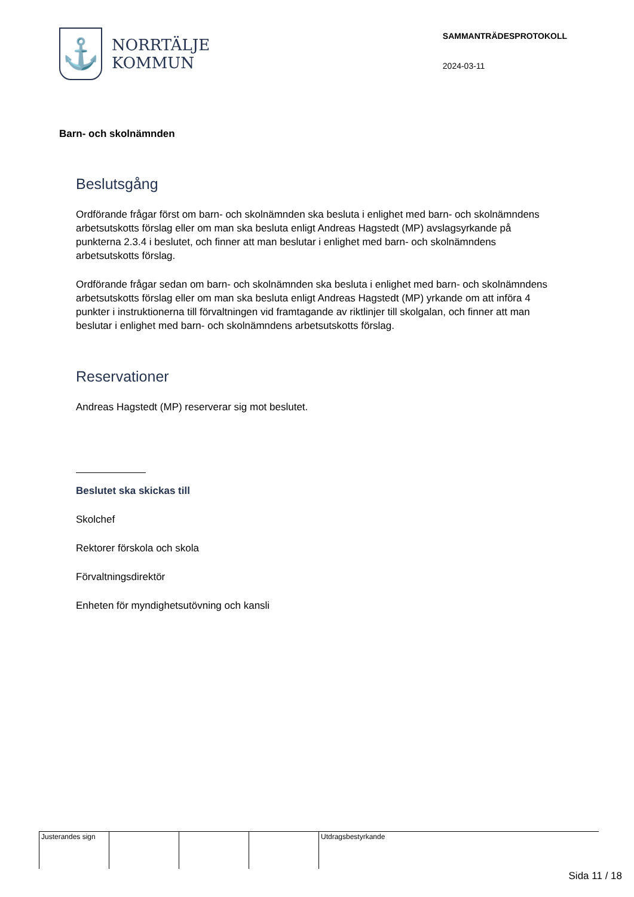⚓
NORRTÄLJE
KOMMUN
SAMMANTRÄDESPROTOKOLL
2024-03-11
Barn- och skolnämnden
Beslutsgång
Ordförande frågar först om barn- och skolnämnden ska besluta i enlighet med barn- och skolnämndens arbetsutskotts förslag eller om man ska besluta enligt Andreas Hagstedt (MP) avslagsyrkande på punkterna 2.3.4 i beslutet, och finner att man beslutar i enlighet med barn- och skolnämndens arbetsutskotts förslag.
Ordförande frågar sedan om barn- och skolnämnden ska besluta i enlighet med barn- och skolnämndens arbetsutskotts förslag eller om man ska besluta enligt Andreas Hagstedt (MP) yrkande om att införa 4 punkter i instruktionerna till förvaltningen vid framtagande av riktlinjer till skolgalan, och finner att man beslutar i enlighet med barn- och skolnämndens arbetsutskotts förslag.
Reservationer
Andreas Hagstedt (MP) reserverar sig mot beslutet.
Beslutet ska skickas till
Skolchef
Rektorer förskola och skola
Förvaltningsdirektör
Enheten för myndighetsutövning och kansli
| Justerandes sign | | | | Utdragsbestyrkande |
Sida 11 / 18